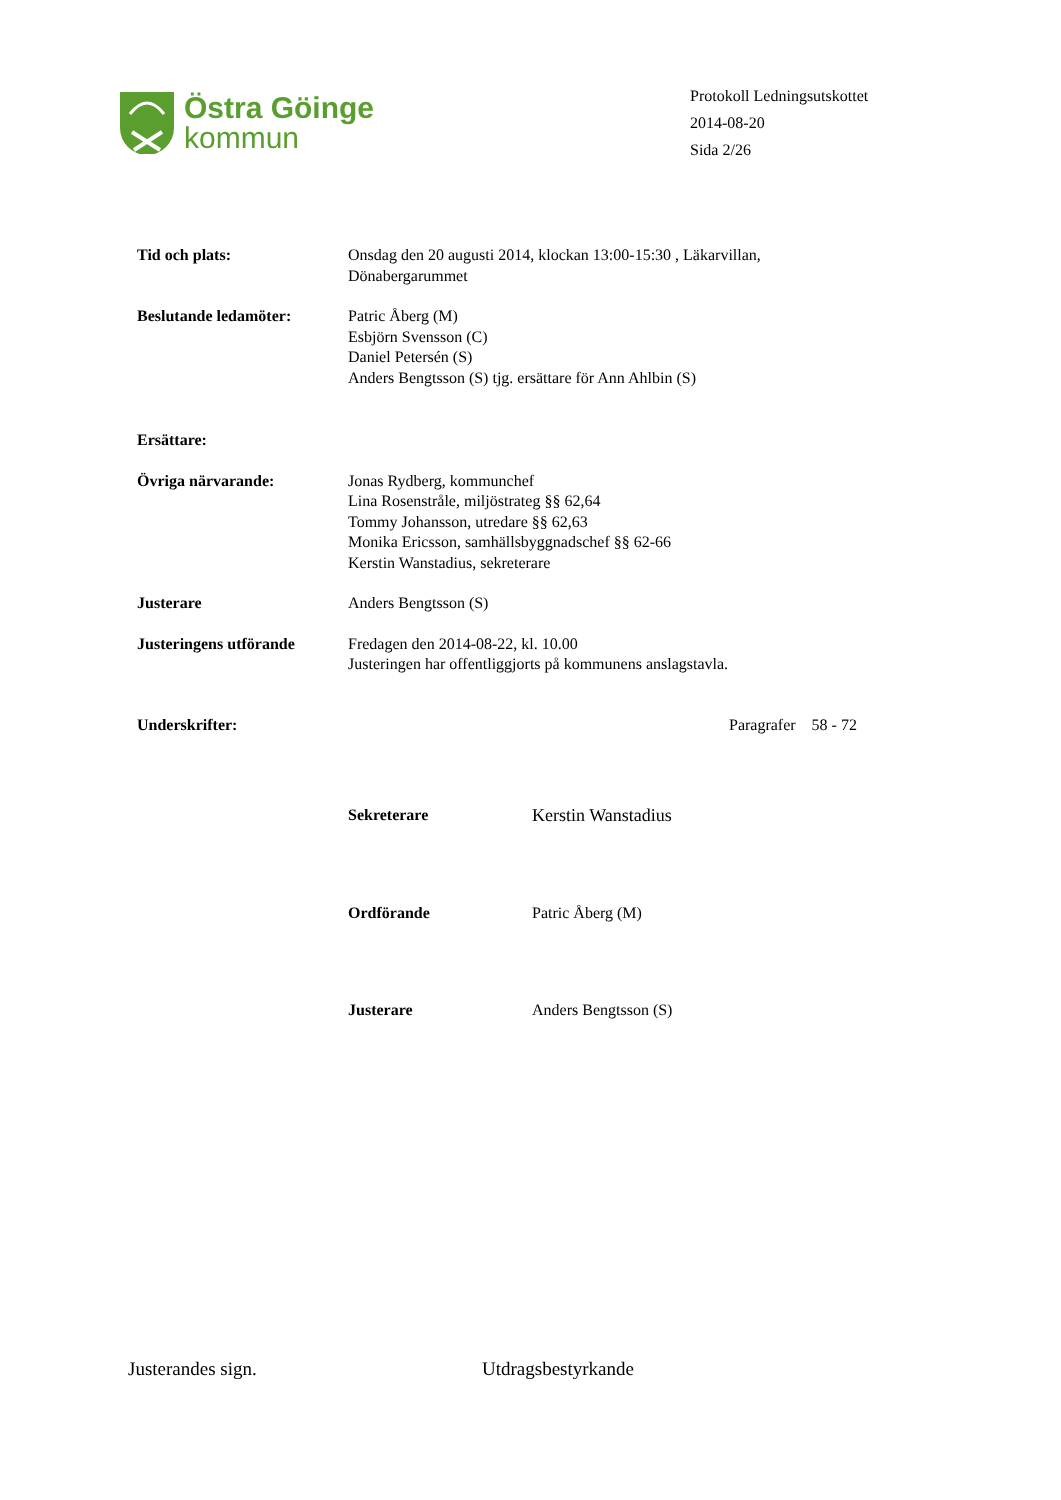Östra Göinge
kommun
Protokoll Ledningsutskottet
2014-08-20
Sida 2/26
Tid och plats: Onsdag den 20 augusti 2014, klockan 13:00-15:30 , Läkarvillan,
Dönabergarummet
Beslutande ledamöter: Patric Åberg (M)
Esbjörn Svensson (C)
Daniel Petersén (S)
Anders Bengtsson (S) tjg. ersättare för Ann Ahlbin (S)
Ersättare:
Övriga närvarande: Jonas Rydberg, kommunchef
Lina Rosenstråle, miljöstrateg §§ 62,64
Tommy Johansson, utredare §§ 62,63
Monika Ericsson, samhällsbyggnadschef §§ 62-66
Kerstin Wanstadius, sekreterare
Justerare Anders Bengtsson (S)
Justeringens utförande
Fredagen den 2014-08-22, kl. 10.00
Justeringen har offentliggjorts på kommunens anslagstavla.
Underskrifter: Paragrafer 58 - 72
Sekreterare Kerstin Wanstadius
Ordförande Patric Åberg (M)
Justerare Anders Bengtsson (S)
Justerandes sign. Utdragsbestyrkande